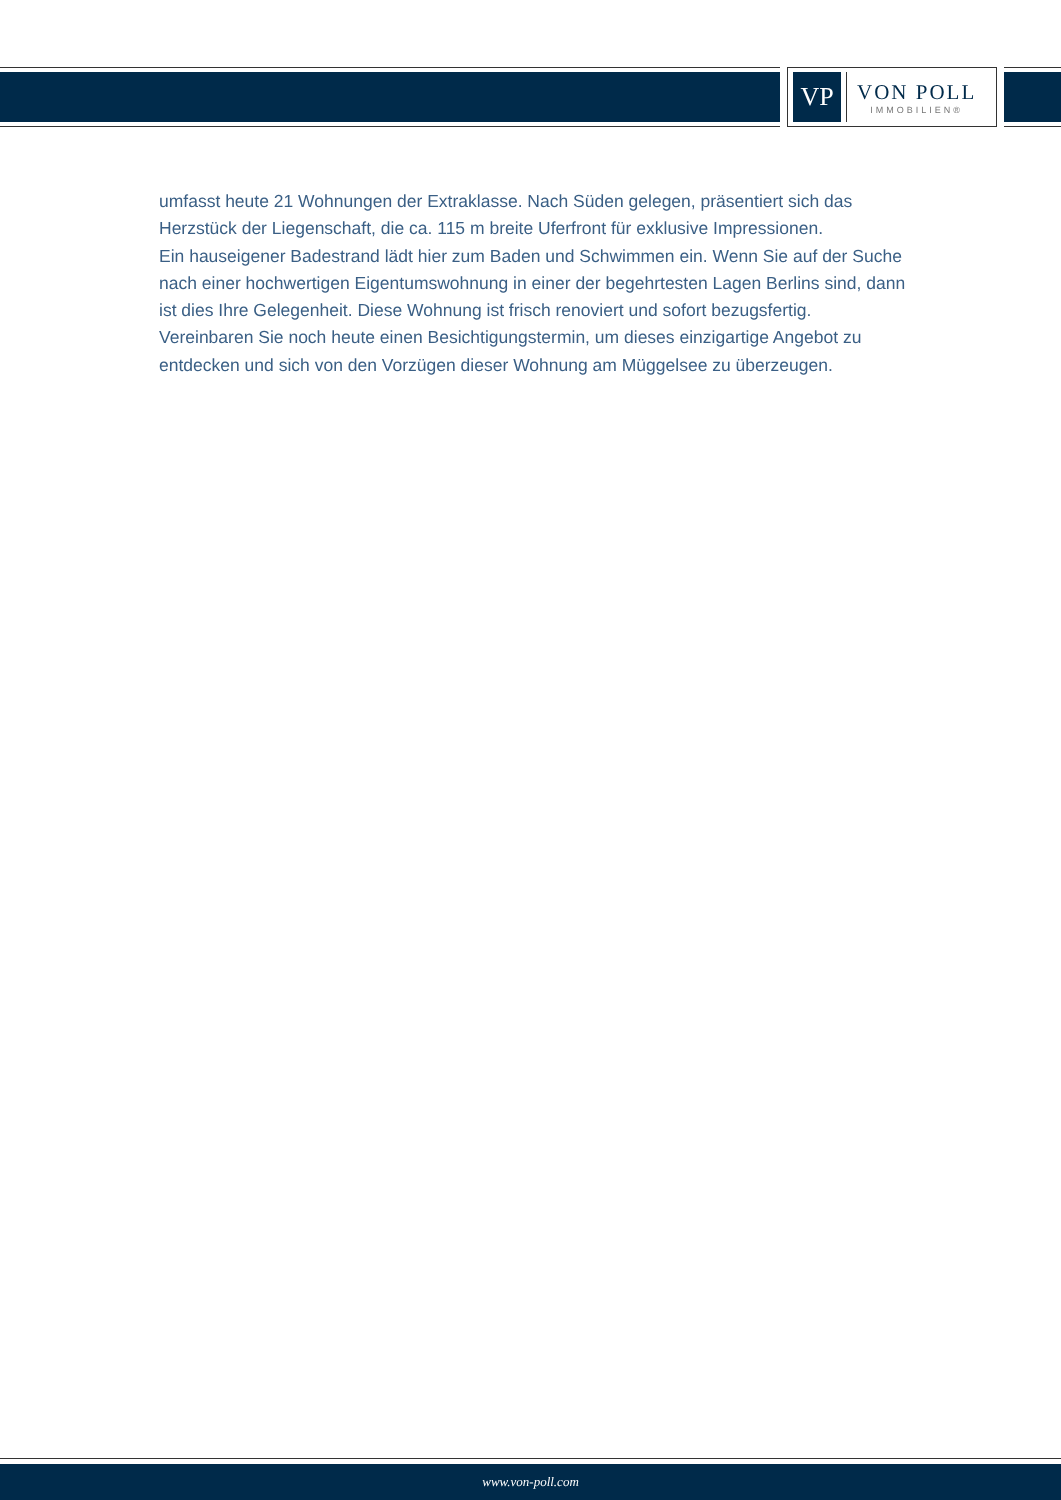VP
VON POLL
IMMOBILIEN®
umfasst heute 21 Wohnungen der Extraklasse. Nach Süden gelegen, präsentiert sich das Herzstück der Liegenschaft, die ca. 115 m breite Uferfront für exklusive Impressionen.
Ein hauseigener Badestrand lädt hier zum Baden und Schwimmen ein. Wenn Sie auf der Suche nach einer hochwertigen Eigentumswohnung in einer der begehrtesten Lagen Berlins sind, dann ist dies Ihre Gelegenheit. Diese Wohnung ist frisch renoviert und sofort bezugsfertig. Vereinbaren Sie noch heute einen Besichtigungstermin, um dieses einzigartige Angebot zu entdecken und sich von den Vorzügen dieser Wohnung am Müggelsee zu überzeugen.
www.von-poll.com